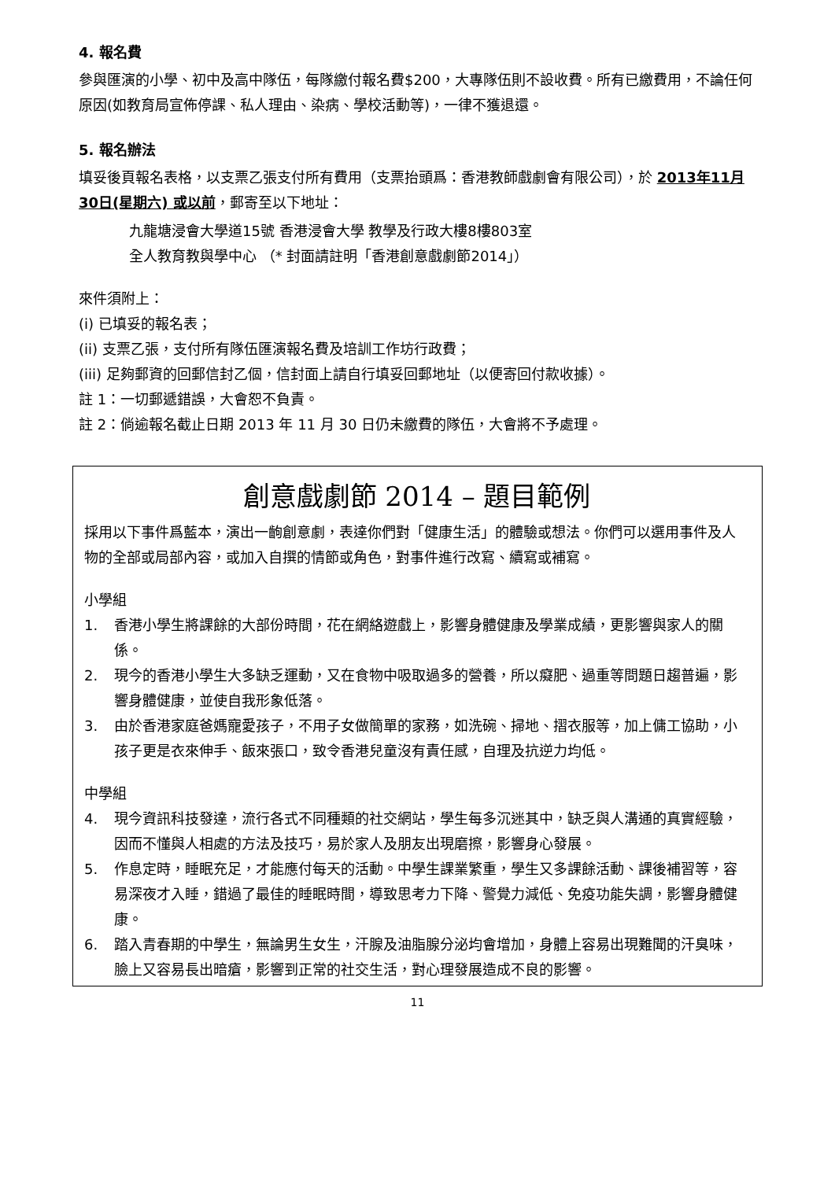4. 報名費
參與匯演的小學、初中及高中隊伍，每隊繳付報名費$200，大專隊伍則不設收費。所有已繳費用，不論任何原因(如教育局宣佈停課、私人理由、染病、學校活動等)，一律不獲退還。
5. 報名辦法
填妥後頁報名表格，以支票乙張支付所有費用（支票抬頭爲：香港教師戲劇會有限公司），於 2013年11月30日(星期六) 或以前，郵寄至以下地址：
九龍塘浸會大學道15號 香港浸會大學 教學及行政大樓8樓803室
全人教育教與學中心 （* 封面請註明「香港創意戲劇節2014」）
來件須附上：
(i) 已填妥的報名表；
(ii) 支票乙張，支付所有隊伍匯演報名費及培訓工作坊行政費；
(iii) 足夠郵資的回郵信封乙個，信封面上請自行填妥回郵地址（以便寄回付款收據）。
註 1：一切郵遞錯誤，大會恕不負責。
註 2：倘逾報名截止日期 2013 年 11 月 30 日仍未繳費的隊伍，大會將不予處理。
創意戲劇節 2014 – 題目範例
採用以下事件爲藍本，演出一齣創意劇，表達你們對「健康生活」的體驗或想法。你們可以選用事件及人物的全部或局部內容，或加入自撰的情節或角色，對事件進行改寫、續寫或補寫。
小學組
1. 香港小學生將課餘的大部份時間，花在網絡遊戲上，影響身體健康及學業成績，更影響與家人的關係。
2. 現今的香港小學生大多缺乏運動，又在食物中吸取過多的營養，所以癡肥、過重等問題日趨普遍，影響身體健康，並使自我形象低落。
3. 由於香港家庭爸媽寵愛孩子，不用子女做簡單的家務，如洗碗、掃地、摺衣服等，加上傭工協助，小孩子更是衣來伸手、飯來張口，致令香港兒童沒有責任感，自理及抗逆力均低。
中學組
4. 現今資訊科技發達，流行各式不同種類的社交網站，學生每多沉迷其中，缺乏與人溝通的真實經驗，因而不懂與人相處的方法及技巧，易於家人及朋友出現磨擦，影響身心發展。
5. 作息定時，睡眠充足，才能應付每天的活動。中學生課業繁重，學生又多課餘活動、課後補習等，容易深夜才入睡，錯過了最佳的睡眠時間，導致思考力下降、警覺力減低、免疫功能失調，影響身體健康。
6. 踏入青春期的中學生，無論男生女生，汗腺及油脂腺分泌均會增加，身體上容易出現難聞的汗臭味，臉上又容易長出暗瘡，影響到正常的社交生活，對心理發展造成不良的影響。
11